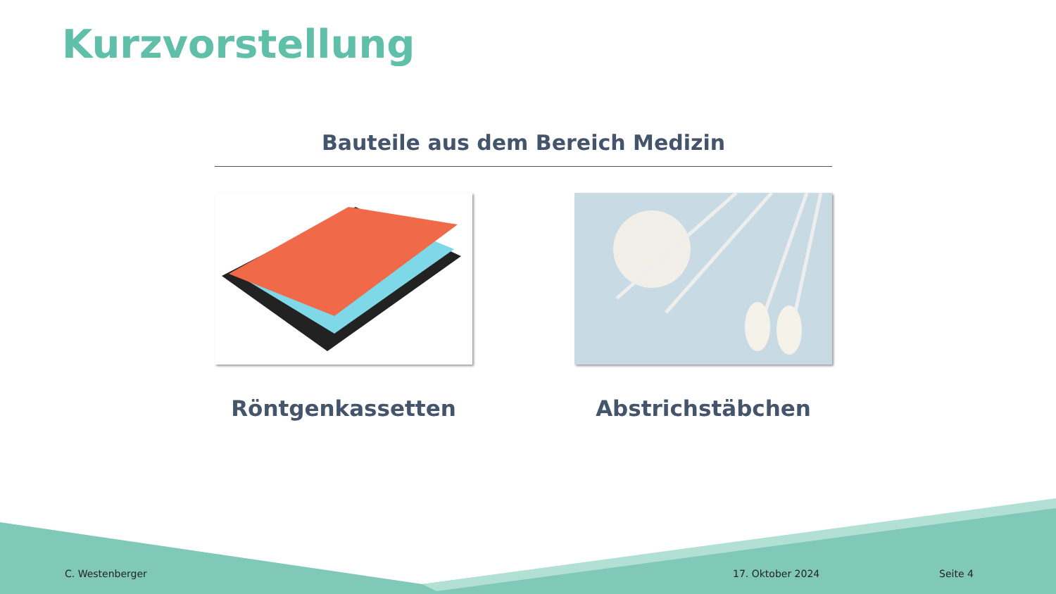Kurzvorstellung
Bauteile aus dem Bereich Medizin
Röntgenkassetten Abstrichstäbchen
C. Westenberger 17. Oktober 2024 Seite 4